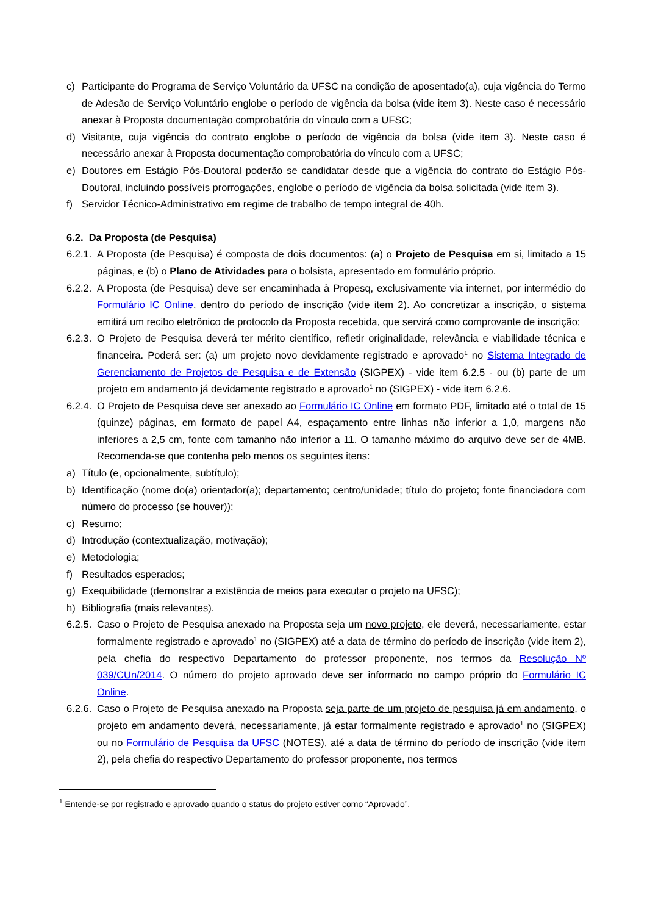c) Participante do Programa de Serviço Voluntário da UFSC na condição de aposentado(a), cuja vigência do Termo de Adesão de Serviço Voluntário englobe o período de vigência da bolsa (vide item 3). Neste caso é necessário anexar à Proposta documentação comprobatória do vínculo com a UFSC;
d) Visitante, cuja vigência do contrato englobe o período de vigência da bolsa (vide item 3). Neste caso é necessário anexar à Proposta documentação comprobatória do vínculo com a UFSC;
e) Doutores em Estágio Pós-Doutoral poderão se candidatar desde que a vigência do contrato do Estágio Pós-Doutoral, incluindo possíveis prorrogações, englobe o período de vigência da bolsa solicitada (vide item 3).
f) Servidor Técnico-Administrativo em regime de trabalho de tempo integral de 40h.
6.2. Da Proposta (de Pesquisa)
6.2.1. A Proposta (de Pesquisa) é composta de dois documentos: (a) o Projeto de Pesquisa em si, limitado a 15 páginas, e (b) o Plano de Atividades para o bolsista, apresentado em formulário próprio.
6.2.2. A Proposta (de Pesquisa) deve ser encaminhada à Propesq, exclusivamente via internet, por intermédio do Formulário IC Online, dentro do período de inscrição (vide item 2). Ao concretizar a inscrição, o sistema emitirá um recibo eletrônico de protocolo da Proposta recebida, que servirá como comprovante de inscrição;
6.2.3. O Projeto de Pesquisa deverá ter mérito científico, refletir originalidade, relevância e viabilidade técnica e financeira. Poderá ser: (a) um projeto novo devidamente registrado e aprovado<sup>1</sup> no Sistema Integrado de Gerenciamento de Projetos de Pesquisa e de Extensão (SIGPEX) - vide item 6.2.5 - ou (b) parte de um projeto em andamento já devidamente registrado e aprovado<sup>1</sup> no (SIGPEX) - vide item 6.2.6.
6.2.4. O Projeto de Pesquisa deve ser anexado ao Formulário IC Online em formato PDF, limitado até o total de 15 (quinze) páginas, em formato de papel A4, espaçamento entre linhas não inferior a 1,0, margens não inferiores a 2,5 cm, fonte com tamanho não inferior a 11. O tamanho máximo do arquivo deve ser de 4MB. Recomenda-se que contenha pelo menos os seguintes itens:
a) Título (e, opcionalmente, subtítulo);
b) Identificação (nome do(a) orientador(a); departamento; centro/unidade; título do projeto; fonte financiadora com número do processo (se houver));
c) Resumo;
d) Introdução (contextualização, motivação);
e) Metodologia;
f) Resultados esperados;
g) Exequibilidade (demonstrar a existência de meios para executar o projeto na UFSC);
h) Bibliografia (mais relevantes).
6.2.5. Caso o Projeto de Pesquisa anexado na Proposta seja um novo projeto, ele deverá, necessariamente, estar formalmente registrado e aprovado<sup>1</sup> no (SIGPEX) até a data de término do período de inscrição (vide item 2), pela chefia do respectivo Departamento do professor proponente, nos termos da Resolução Nº 039/CUn/2014. O número do projeto aprovado deve ser informado no campo próprio do Formulário IC Online.
6.2.6. Caso o Projeto de Pesquisa anexado na Proposta seja parte de um projeto de pesquisa já em andamento, o projeto em andamento deverá, necessariamente, já estar formalmente registrado e aprovado<sup>1</sup> no (SIGPEX) ou no Formulário de Pesquisa da UFSC (NOTES), até a data de término do período de inscrição (vide item 2), pela chefia do respectivo Departamento do professor proponente, nos termos
<sup>1</sup> Entende-se por registrado e aprovado quando o status do projeto estiver como “Aprovado”.